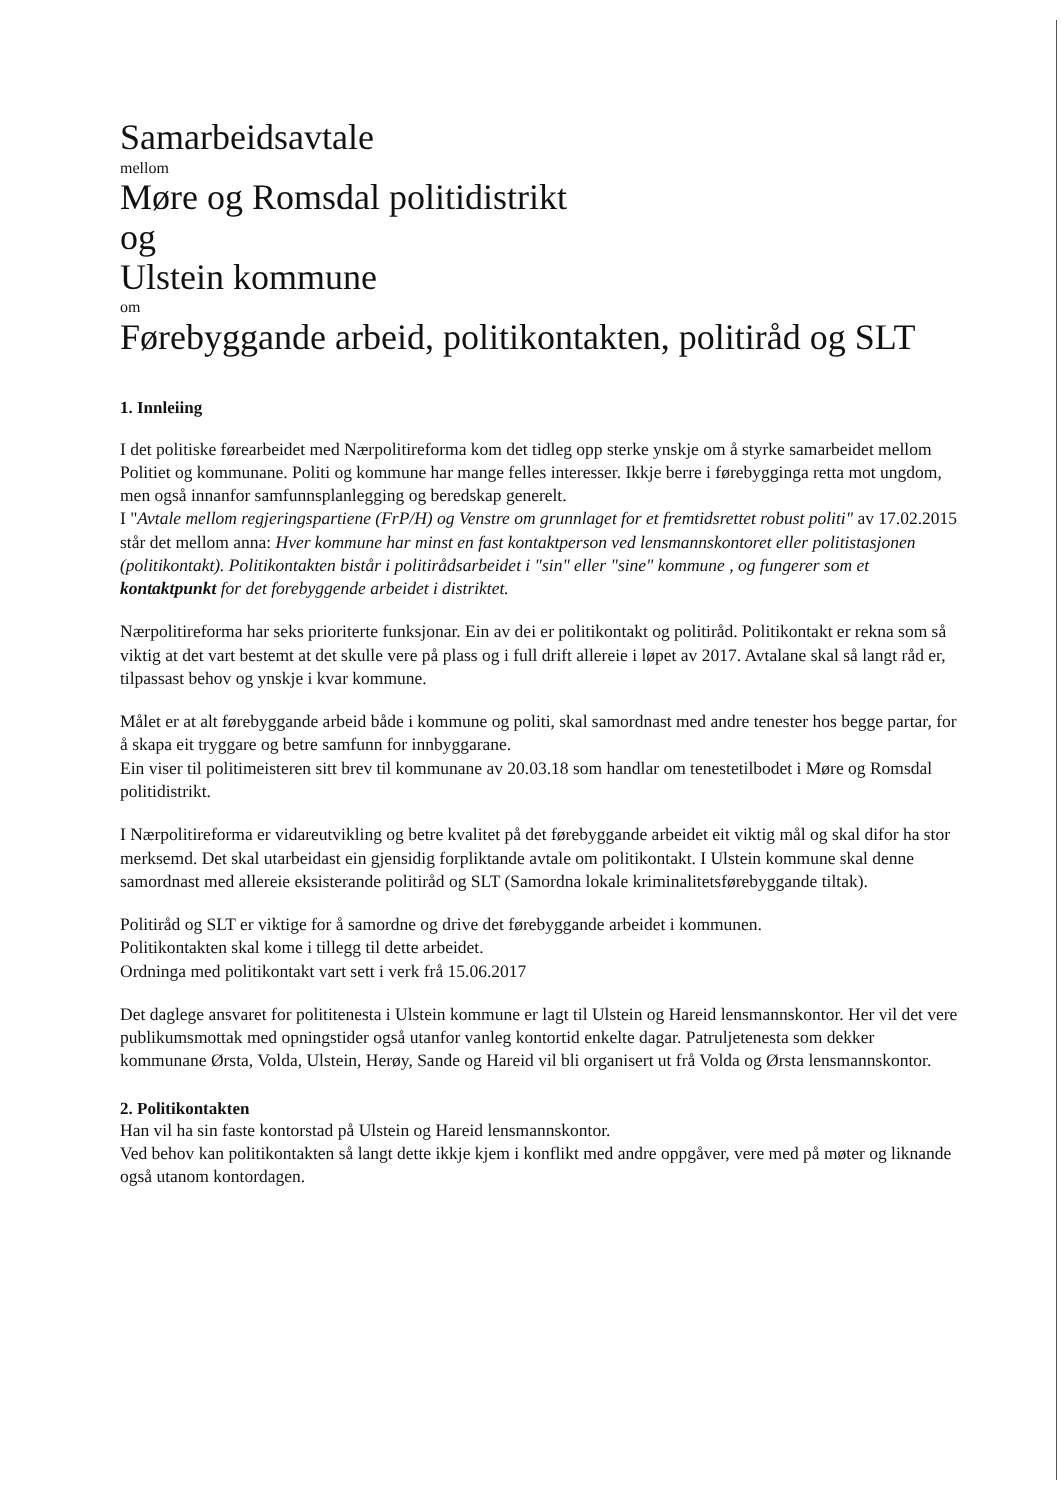Samarbeidsavtale
mellom
Møre og Romsdal politidistrikt
og
Ulstein kommune
om
Førebyggande arbeid, politikontakten, politiråd og SLT
1. Innleiing
I det politiske førearbeidet med Nærpolitireforma kom det tidleg opp sterke ynskje om å styrke samarbeidet mellom Politiet og kommunane. Politi og kommune har mange felles interesser. Ikkje berre i førebygginga retta mot ungdom, men også innanfor samfunnsplanlegging og beredskap generelt.
I "Avtale mellom regjeringspartiene (FrP/H) og Venstre om grunnlaget for et fremtidsrettet robust politi" av 17.02.2015 står det mellom anna: Hver kommune har minst en fast kontaktperson ved lensmannskontoret eller politistasjonen (politikontakt). Politikontakten bistår i politirådsarbeidet i "sin" eller "sine" kommune , og fungerer som et kontaktpunkt for det forebyggende arbeidet i distriktet.
Nærpolitireforma har seks prioriterte funksjonar. Ein av dei er politikontakt og politiråd. Politikontakt er rekna som så viktig at det vart bestemt at det skulle vere på plass og i full drift allereie i løpet av 2017. Avtalane skal så langt råd er, tilpassast behov og ynskje i kvar kommune.
Målet er at alt førebyggande arbeid både i kommune og politi, skal samordnast med andre tenester hos begge partar, for å skapa eit tryggare og betre samfunn for innbyggarane.
Ein viser til politimeisteren sitt brev til kommunane av 20.03.18 som handlar om tenestetilbodet i Møre og Romsdal politidistrikt.
I Nærpolitireforma er vidareutvikling og betre kvalitet på det førebyggande arbeidet eit viktig mål og skal difor ha stor merksemd. Det skal utarbeidast ein gjensidig forpliktande avtale om politikontakt. I Ulstein kommune skal denne samordnast med allereie eksisterande politiråd og SLT (Samordna lokale kriminalitetsførebyggande tiltak).
Politiråd og SLT er viktige for å samordne og drive det førebyggande arbeidet i kommunen.
Politikontakten skal kome i tillegg til dette arbeidet.
Ordninga med politikontakt vart sett i verk frå 15.06.2017
Det daglege ansvaret for polititenesta i Ulstein kommune er lagt til Ulstein og Hareid lensmannskontor. Her vil det vere publikumsmottak med opningstider også utanfor vanleg kontortid enkelte dagar. Patruljetenesta som dekker kommunane Ørsta, Volda, Ulstein, Herøy, Sande og Hareid vil bli organisert ut frå Volda og Ørsta lensmannskontor.
2. Politikontakten
Han vil ha sin faste kontorstad på Ulstein og Hareid lensmannskontor.
Ved behov kan politikontakten så langt dette ikkje kjem i konflikt med andre oppgåver, vere med på møter og liknande også utanom kontordagen.